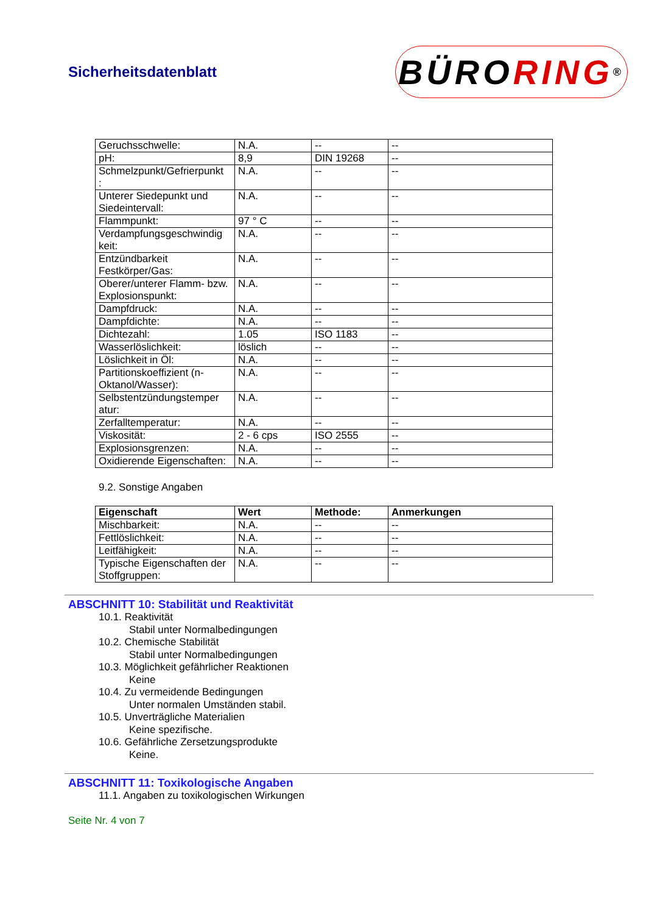Sicherheitsdatenblatt
BÜRO RING<sup>®</sup>
| Geruchsschwelle: | N.A. | -- | -- |
| pH: | 8,9 | DIN 19268 | -- |
| Schmelzpunkt/Gefrierpunkt : | N.A. | -- | -- |
| Unterer Siedepunkt und Siedeintervall: | N.A. | -- | -- |
| Flammpunkt: | 97 ° C | -- | -- |
| Verdampfungsgeschwindig keit: | N.A. | -- | -- |
| Entzündbarkeit Festkörper/Gas: | N.A. | -- | -- |
| Oberer/unterer Flamm- bzw. Explosionspunkt: | N.A. | -- | -- |
| Dampfdruck: | N.A. | -- | -- |
| Dampfdichte: | N.A. | -- | -- |
| Dichtezahl: | 1.05 | ISO 1183 | -- |
| Wasserlöslichkeit: | löslich | -- | -- |
| Löslichkeit in Öl: | N.A. | -- | -- |
| Partitionskoeffizient (n-Oktanol/Wasser): | N.A. | -- | -- |
| Selbstentzündungstemper atur: | N.A. | -- | -- |
| Zerfalltemperatur: | N.A. | -- | -- |
| Viskosität: | 2 - 6 cps | ISO 2555 | -- |
| Explosionsgrenzen: | N.A. | -- | -- |
| Oxidierende Eigenschaften: | N.A. | -- | -- |
9.2. Sonstige Angaben
| Eigenschaft | Wert | Methode: | Anmerkungen |
| --- | --- | --- | --- |
| Mischbarkeit: | N.A. | -- | -- |
| Fettlöslichkeit: | N.A. | -- | -- |
| Leitfähigkeit: | N.A. | -- | -- |
| Typische Eigenschaften der Stoffgruppen: | N.A. | -- | -- |
ABSCHNITT 10: Stabilität und Reaktivität
10.1. Reaktivität
Stabil unter Normalbedingungen
10.2. Chemische Stabilität
Stabil unter Normalbedingungen
10.3. Möglichkeit gefährlicher Reaktionen
Keine
10.4. Zu vermeidende Bedingungen
Unter normalen Umständen stabil.
10.5. Unverträgliche Materialien
Keine spezifische.
10.6. Gefährliche Zersetzungsprodukte
Keine.
ABSCHNITT 11: Toxikologische Angaben
11.1. Angaben zu toxikologischen Wirkungen
Seite Nr. 4 von 7